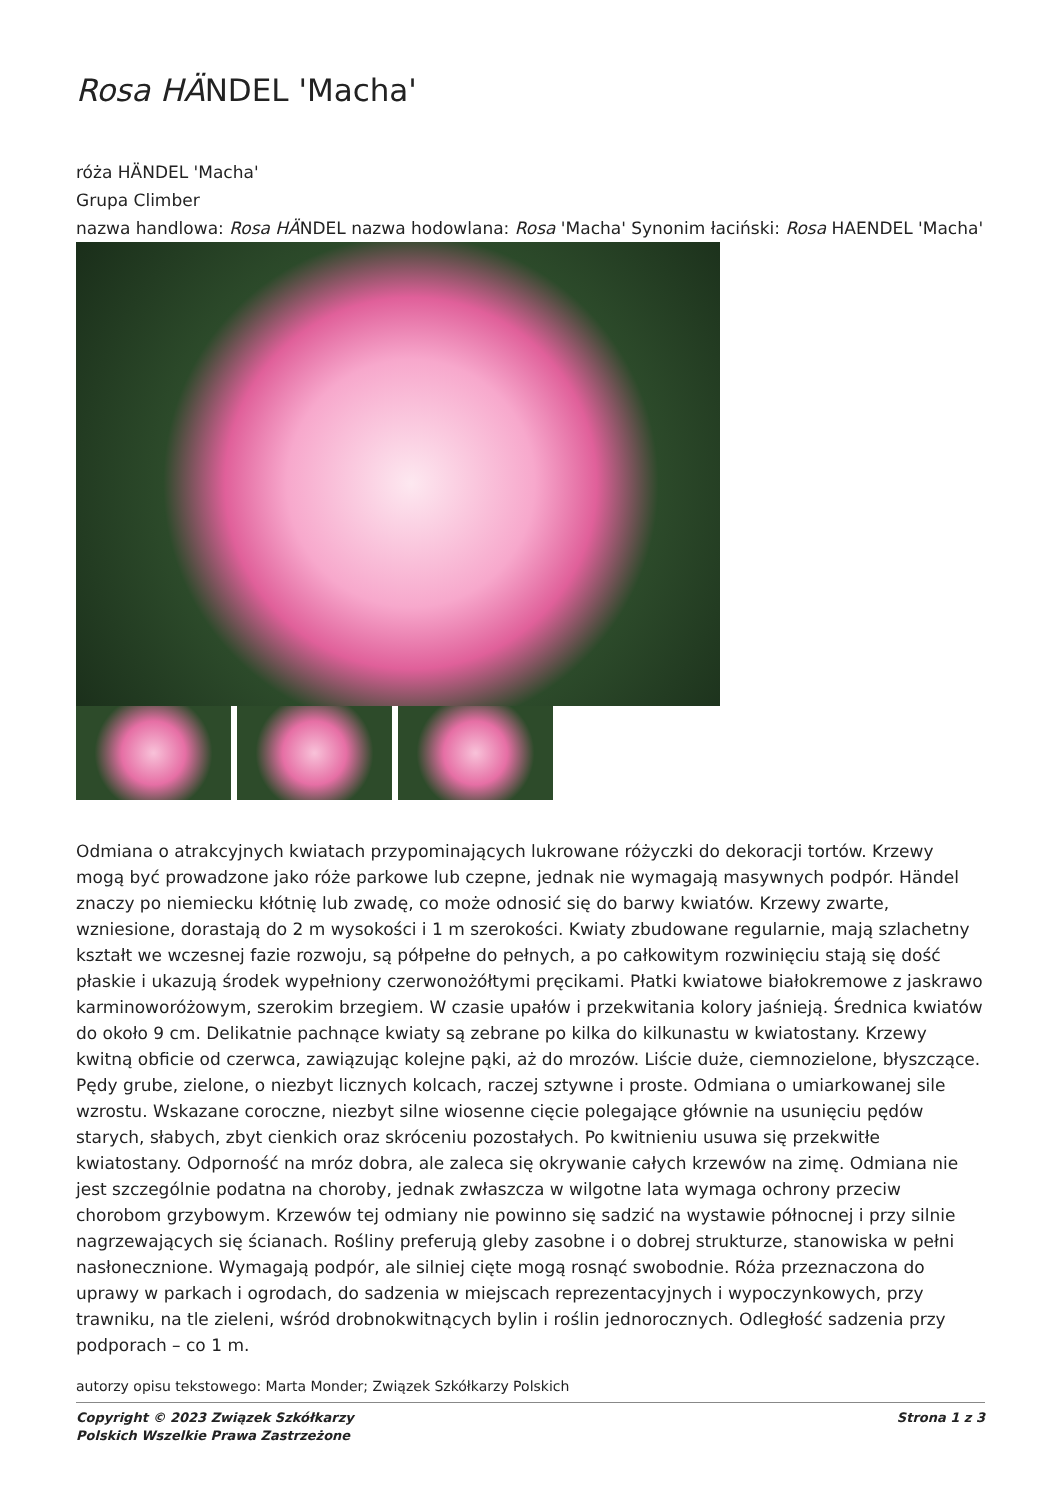Rosa HÄNDEL 'Macha'
róża HÄNDEL 'Macha'
Grupa Climber
nazwa handlowa: Rosa HÄNDEL nazwa hodowlana: Rosa 'Macha' Synonim łaciński: Rosa HAENDEL 'Macha'
Odmiana o atrakcyjnych kwiatach przypominających lukrowane różyczki do dekoracji tortów. Krzewy mogą być prowadzone jako róże parkowe lub czepne, jednak nie wymagają masywnych podpór. Händel znaczy po niemiecku kłótnię lub zwadę, co może odnosić się do barwy kwiatów. Krzewy zwarte, wzniesione, dorastają do 2 m wysokości i 1 m szerokości. Kwiaty zbudowane regularnie, mają szlachetny kształt we wczesnej fazie rozwoju, są półpełne do pełnych, a po całkowitym rozwinięciu stają się dość płaskie i ukazują środek wypełniony czerwonożółtymi pręcikami. Płatki kwiatowe białokremowe z jaskrawo karminoworóżowym, szerokim brzegiem. W czasie upałów i przekwitania kolory jaśnieją. Średnica kwiatów do około 9 cm. Delikatnie pachnące kwiaty są zebrane po kilka do kilkunastu w kwiatostany. Krzewy kwitną obficie od czerwca, zawiązując kolejne pąki, aż do mrozów. Liście duże, ciemnozielone, błyszczące. Pędy grube, zielone, o niezbyt licznych kolcach, raczej sztywne i proste. Odmiana o umiarkowanej sile wzrostu. Wskazane coroczne, niezbyt silne wiosenne cięcie polegające głównie na usunięciu pędów starych, słabych, zbyt cienkich oraz skróceniu pozostałych. Po kwitnieniu usuwa się przekwitłe kwiatostany. Odporność na mróz dobra, ale zaleca się okrywanie całych krzewów na zimę. Odmiana nie jest szczególnie podatna na choroby, jednak zwłaszcza w wilgotne lata wymaga ochrony przeciw chorobom grzybowym. Krzewów tej odmiany nie powinno się sadzić na wystawie północnej i przy silnie nagrzewających się ścianach. Rośliny preferują gleby zasobne i o dobrej strukturze, stanowiska w pełni nasłonecznione. Wymagają podpór, ale silniej cięte mogą rosnąć swobodnie. Róża przeznaczona do uprawy w parkach i ogrodach, do sadzenia w miejscach reprezentacyjnych i wypoczynkowych, przy trawniku, na tle zieleni, wśród drobnokwitnących bylin i roślin jednorocznych. Odległość sadzenia przy podporach – co 1 m.
autorzy opisu tekstowego: Marta Monder; Związek Szkółkarzy Polskich
Copyright © 2023 Związek Szkółkarzy
Polskich Wszelkie Prawa Zastrzeżone
Strona 1 z 3